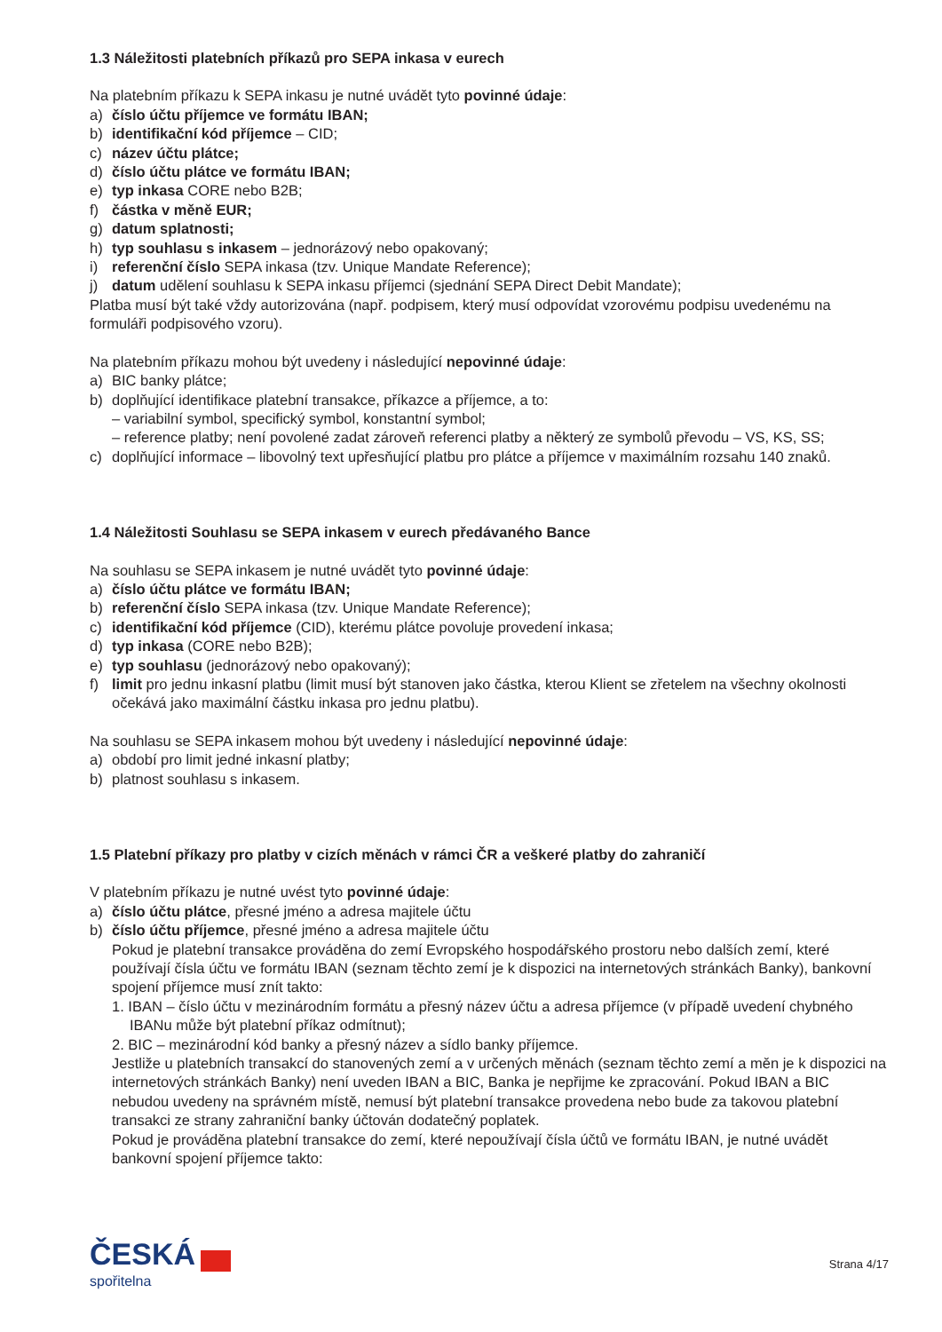1.3 Náležitosti platebních příkazů pro SEPA inkasa v eurech
Na platebním příkazu k SEPA inkasu je nutné uvádět tyto povinné údaje:
a) číslo účtu příjemce ve formátu IBAN;
b) identifikační kód příjemce – CID;
c) název účtu plátce;
d) číslo účtu plátce ve formátu IBAN;
e) typ inkasa CORE nebo B2B;
f) částka v měně EUR;
g) datum splatnosti;
h) typ souhlasu s inkasem – jednorázový nebo opakovaný;
i) referenční číslo SEPA inkasa (tzv. Unique Mandate Reference);
j) datum udělení souhlasu k SEPA inkasu příjemci (sjednání SEPA Direct Debit Mandate);
Platba musí být také vždy autorizována (např. podpisem, který musí odpovídat vzorovému podpisu uvedenému na formuláři podpisového vzoru).
Na platebním příkazu mohou být uvedeny i následující nepovinné údaje:
a) BIC banky plátce;
b) doplňující identifikace platební transakce, příkazce a příjemce, a to:
– variabilní symbol, specifický symbol, konstantní symbol;
– reference platby; není povolené zadat zároveň referenci platby a některý ze symbolů převodu – VS, KS, SS;
c) doplňující informace – libovolný text upřesňující platbu pro plátce a příjemce v maximálním rozsahu 140 znaků.
1.4 Náležitosti Souhlasu se SEPA inkasem v eurech předávaného Bance
Na souhlasu se SEPA inkasem je nutné uvádět tyto povinné údaje:
a) číslo účtu plátce ve formátu IBAN;
b) referenční číslo SEPA inkasa (tzv. Unique Mandate Reference);
c) identifikační kód příjemce (CID), kterému plátce povoluje provedení inkasa;
d) typ inkasa (CORE nebo B2B);
e) typ souhlasu (jednorázový nebo opakovaný);
f) limit pro jednu inkasní platbu (limit musí být stanoven jako částka, kterou Klient se zřetelem na všechny okolnosti očekává jako maximální částku inkasa pro jednu platbu).
Na souhlasu se SEPA inkasem mohou být uvedeny i následující nepovinné údaje:
a) období pro limit jedné inkasní platby;
b) platnost souhlasu s inkasem.
1.5 Platební příkazy pro platby v cizích měnách v rámci ČR a veškeré platby do zahraničí
V platebním příkazu je nutné uvést tyto povinné údaje:
a) číslo účtu plátce, přesné jméno a adresa majitele účtu
b) číslo účtu příjemce, přesné jméno a adresa majitele účtu
Pokud je platební transakce prováděna do zemí Evropského hospodářského prostoru nebo dalších zemí, které používají čísla účtu ve formátu IBAN (seznam těchto zemí je k dispozici na internetových stránkách Banky), bankovní spojení příjemce musí znít takto:
1. IBAN – číslo účtu v mezinárodním formátu a přesný název účtu a adresa příjemce (v případě uvedení chybného IBANu může být platební příkaz odmítnut);
2. BIC – mezinárodní kód banky a přesný název a sídlo banky příjemce.
Jestliže u platebních transakcí do stanovených zemí a v určených měnách (seznam těchto zemí a měn je k dispozici na internetových stránkách Banky) není uveden IBAN a BIC, Banka je nepřijme ke zpracování. Pokud IBAN a BIC nebudou uvedeny na správném místě, nemusí být platební transakce provedena nebo bude za takovou platební transakci ze strany zahraniční banky účtován dodatečný poplatek.
Pokud je prováděna platební transakce do zemí, které nepoužívají čísla účtů ve formátu IBAN, je nutné uvádět bankovní spojení příjemce takto:
ČESKÁ
spořitelna
Strana 4/17